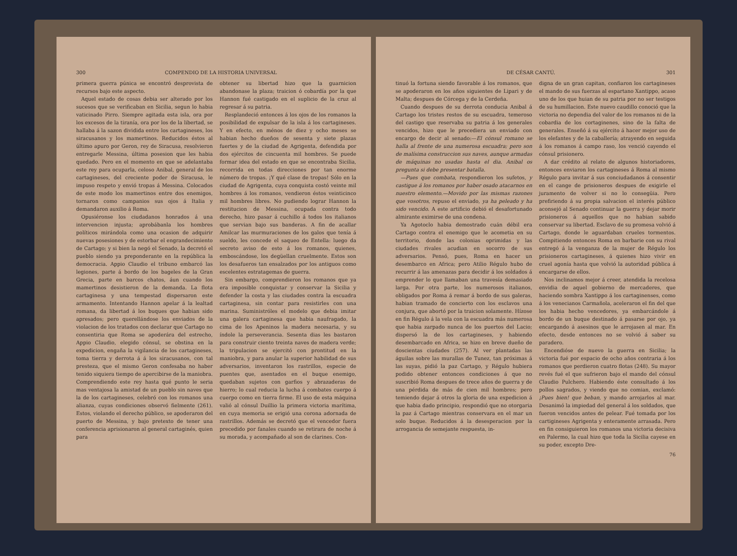300 COMPENDIO DE LA HISTORIA UNIVERSAL
primera guerra púnica se encontró desprovista de recursos bajo este aspecto.
Aquel estado de cosas debia ser alterado por los sucesos que se verificaban en Sicilia, segun lo habia vaticinado Pirro. Siempre agitada esta isla, ora por los excesos de la tiranía, ora por los de la libertad, se hallaba á la sazon dividida entre los cartagineses, los siracusanos y los mamertinos. Reducidos éstos al último apuro por Geron, rey de Siracusa, resolvieron entregarle Messina, última posesion que les habia quedado. Pero en el momento en que se adelantaba este rey para ocuparla, celoso Anibal, general de los cartagineses, del creciente poder de Siracusa, le impuso respeto y envió tropas á Messina. Colocados de este modo los mamertinos entre dos enemigos, tornaron como campanios sus ojos á Italia y demandaron auxilio á Roma.
Opusiéronse los ciudadanos honrados á una intervencion injusta; aprobábanla los hombres políticos mirándola como una ocasion de adquirir nuevas posesiones y de estorbar el engrandecimiento de Cartago; y si bien la negó el Senado, la decretó el pueblo siendo ya preponderante en la república la democracia. Appio Claudio el tribuno embarcó las legiones, parte á bordo de los bageles de la Gran Grecia, parte en barcos chatos, áun cuando los mamertinos desistieron de la demanda. La flota cartaginesa y una tempestad dispersaron este armamento. Intentando Hannon apelar á la lealtad romana, da libertad á los buques que habian sido apresados; pero querellándose los enviados de la violacion de los tratados con declarar que Cartago no consentiria que Roma se apoderára del estrecho, Appio Claudio, elegido cónsul, se obstina en la expedicion, engaña la vigilancia de los cartagineses, toma tierra y derrota á á los siracusanos, con tal presteza, que el mismo Geron confesaba no haber tenido siquiera tiempo de apercibirse de la maniobra. Comprendiendo este rey hasta qué punto le seria mas ventajosa la amistad de un pueblo sin naves que la de los cartagineses, celebró con los romanos una alianza, cuyas condiciones observó fielmente (261). Estos, violando el derecho público, se apoderaron del puerto de Messina, y bajo pretexto de tener una conferencia aprisionaron al general cartaginés, quien para
obtener su libertad hizo que la guarnicion abandonase la plaza; traicion ó cobardía por la que Hannon fué castigado en el suplicio de la cruz al regresar á su patria.
Resplandeció entonces á los ojos de los romanos la posibilidad de expulsar de la isla á los cartagineses. Y en efecto, en ménos de diez y ocho meses se habian hecho dueños de sesenta y siete plazas fuertes y de la ciudad de Agrigenta, defendida por dos ejércitos de cincuenta mil hombres. Se puede formar idea del estado en que se encontraba Sicilia, recorrida en todas direcciones por tan enorme número de tropas. ¡Y qué clase de tropas! Sólo en la ciudad de Agrigenta, cuya conquista costó veinte mil hombres á los romanos, vendieron éstos veinticinco mil hombres libres. No pudiendo lograr Hannon la restitucion de Messina, ocupada contra todo derecho, hizo pasar á cuchillo á todos los italianos que servian bajo sus banderas. A fin de acallar Amilcar las murmuraciones de los galos que tenía á sueldo, les concede el saqueo de Entella: luego da secreto aviso de esto á los romanos, quienes, emboscándose, los degüellan cruelmente. Estos son los desafueros tan ensalzados por los antiguos como escelentes estratagemas de guerra.
Sin embargo, comprendieron los romanos que ya era imposible conquistar y conservar la Sicilia y defender la costa y las ciudades contra la escuadra cartaginesa, sin contar para resistirles con una marina. Suministróles el modelo que debia imitar una galera cartaginesa que habia naufragado, la cima de los Apeninos la madera necesaria, y su índole la perseverancia. Sesenta dias les bastaron para construir ciento treinta naves de madera verde; la tripulacion se ejercitó con prontitud en la maniobra, y para anular la superior habilidad de sus adversarios, inventaron los rastrillos, especie de puentes que, asentados en el buque enemigo, quedaban sujetos con garfios y abrazaderas de hierro; lo cual reducia la lucha á combates cuerpo á cuerpo como en tierra firme. El uso de esta máquina valió al cónsul Duillio la primera victoria marítima, en cuya memoria se erigió una corona adornada de rastrillos. Además se decretó que el vencedor fuera precedido por fanales cuando se retirara de noche á su morada, y acompañado al son de clarines. Con-
DE CÉSAR CANTÚ. 301
tinuó la fortuna siendo favorable á los romanos, que se apoderaron en los años siguientes de Lipari y de Malta; despues de Córcega y de la Cerdeña.
Cuando despues de su derrota conducia Anibal á Cartago los tristes restos de su escuadra, temeroso del castigo que reservaba su patria á los generales vencidos, hizo que le precediera un enviado con encargo de decir al senado:—El cónsul romano se halla al frente de una numerosa escuadra; pero son de malísima construccion sus naves, aunque armadas de máquinas no usadas hasta el dia. Anibal os pregunta si debe presentar batalla.
—Pues que combata, respondieron los sufetos, y castigue á los romanos por haber osado atacarnos en nuestro elemento.—Movido por las mismas razones que vosotros, repuso el enviado, ya ha peleado y ha sido vencido. A este artificio debió el desafortunado almirante eximirse de una condena.
Ya Agotoclo habia demostrado cuán débil era Cartago contra el enemigo que le acometia en su territorio, donde las colonias oprimidas y las ciudades rivales acudian en socorro de sus adversarios. Pensó, pues, Roma en hacer un desembarco en Africa; pero Atilio Régulo hubo de recurrir á las amenazas para decidir á los soldados á emprender lo que llamaban una travesía demasiado larga. Por otra parte, los numerosos italianos, obligados por Roma á remar á bordo de sus galeras, habian tramado de concierto con los esclavos una conjura, que abortó por la traicion solamente. Hízose en fin Régulo á la vela con la escuadra más numerosa que habia zarpado nunca de los puertos del Lacio; dispersó la de los cartagineses, y habiendo desembarcado en Africa, se hizo en breve dueño de doscientas ciudades (257). Al ver plantadas las águilas sobre las murallas de Tunez, tan próximas á las suyas, pidió la paz Cartago, y Régulo hubiera podido obtener entonces condiciones á que no suscribió Roma despues de trece años de guerra y de una pérdida de más de cien mil hombres; pero temiendo dejar á otros la gloria de una expedicion á que habia dado principio, respondió que no otorgaria la paz á Cartago mientras conservara en el mar un solo buque. Reducidos á la desesperacion por la arrogancia de semejante respuesta, in-
digna de un gran capitan, confiaron los cartagineses el mando de sus fuerzas al espartano Xantippo, acaso uno de los que huian de su patria por no ser testigos de su humillacion. Este nuevo caudillo conoció que la victoria no dependia del valor de los romanos ni de la cobardia de los cortaginenes, sino de la falta de generales. Enseñó á su ejército á hacer mejor uso de los elefantes y de la caballería; atrayendo en seguida á los romanos á campo raso, los venció cayendo el cónsul prisionero.
A dar crédito al relato de algunos historiadores, entonces enviaron los cartagineses á Roma al mismo Régulo para invitar á sus conciudadanos á consentir en el cange de prisioneros despues de exigirle el juramento de volver si no lo consegüia. Pero prefiriendo á su propia salvacion el interés público aconsejó al Senado continuar la guerra y dejar morir prisioneros á aquellos que no habian sabido conservar su libertad. Esclavo de su promesa volvió á Cartago, donde le aguardaban crueles tormentos. Compitiendo entonces Roma en barbarie con su rival entregó á la venganza de la mujer de Régulo los prisioneros cartagineses, á quienes hizo vivir en cruel agonía hasta que volvió la autoridad pública á encargarse de ellos.
Nos inclinamos mejor á creer, atendida la recelosa envidia de aquel gobierno de mercaderes, que haciendo sombra Xantippo á los cartaginenses, como á los venecianos Carmañola, aceleraron el fin del que los habia hecho vencedores, ya embarcándole á bordo de un buque destinado á pasarse por ojo, ya encargando á asesinos que le arrojasen al mar. En efecto, desde entonces no se volvió á saber su paradero.
Encendióse de nuevo la guerra en Sicilia; la victoria fué por espacio de ocho años contraria á los romanos que perdieron cuatro flotas (248). Su mayor revés fué el que sufrieron bajo el mando del cónsul Claudio Pulchero. Habiendo éste consultado á los pollos sagrados, y viendo que no comian, exclamó: ¡Pues bien! que beban, y mando arrojarlos al mar. Desanimó la impiedad del general á los soldados, que fueron vencidos antes de pelear. Fué tomada por los cartigineses Agrigenta y enteramente arrasada. Pero en fin consiguieron los romanos una victoria decisiva en Palermo, la cual hizo que toda la Sicilia cayese en su poder, excepto Dre-
76